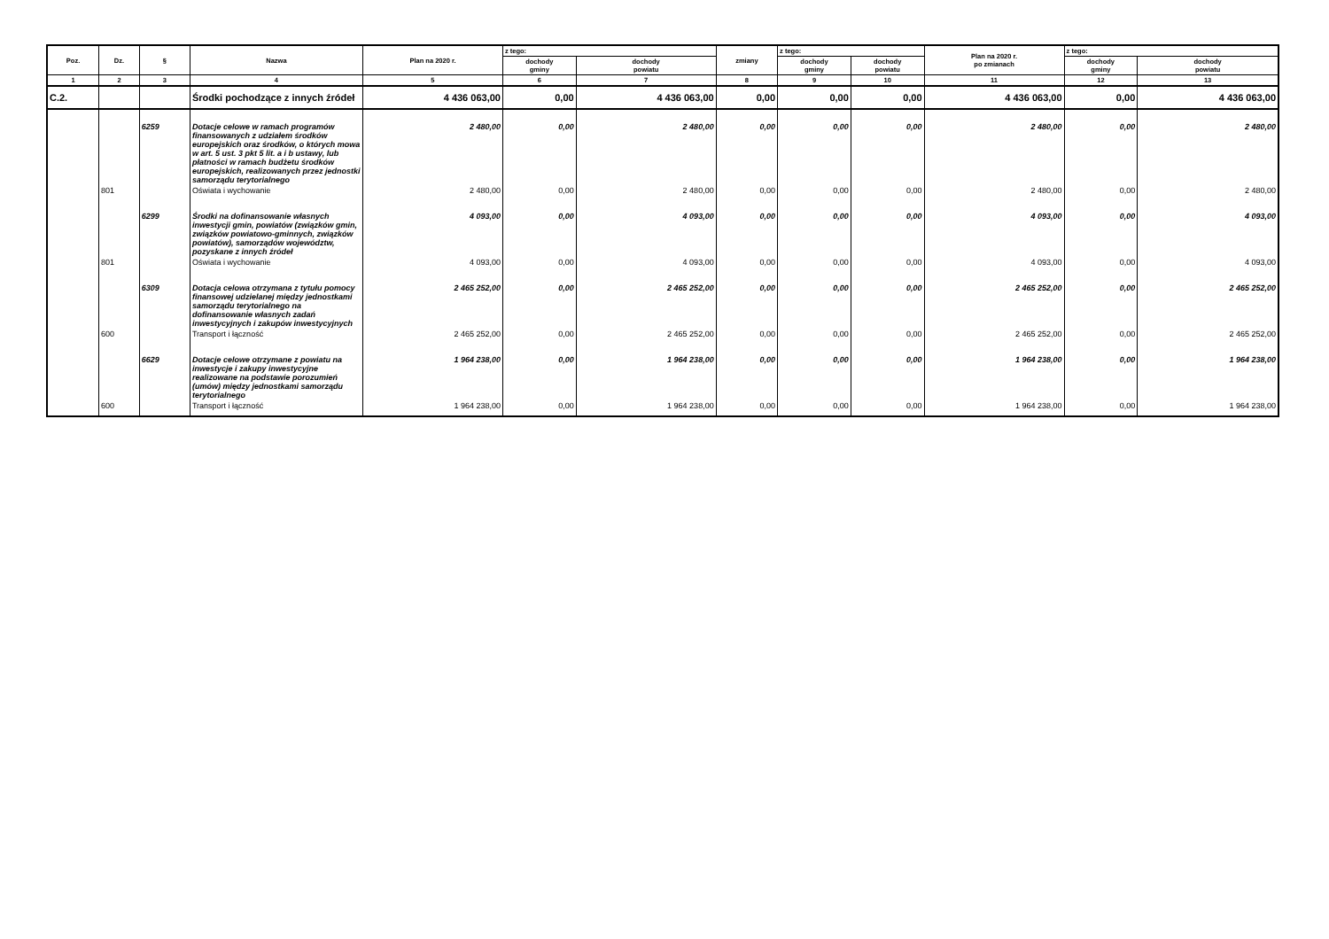| Poz. | Dz. | § | Nazwa | Plan na 2020 r. | z tego: | | zmiany | z tego: | | Plan na 2020 r. po zmianach | z tego: | |
| --- | --- | --- | --- | --- | --- | --- | --- | --- | --- | --- | --- | --- |
| | | | | | dochody gminy | dochody powiatu | | dochody gminy | dochody powiatu | | dochody gminy | dochody powiatu |
| 1 | 2 | 3 | 4 | 5 | 6 | 7 | 8 | 9 | 10 | 11 | 12 | 13 |
| C.2. | | | Środki pochodzące z innych źródeł | 4 436 063,00 | 0,00 | 4 436 063,00 | 0,00 | 0,00 | 0,00 | 4 436 063,00 | 0,00 | 4 436 063,00 |
| | | 6259 | Dotacje celowe w ramach programów finansowanych z udziałem środków europejskich oraz środków, o których mowa w art. 5 ust. 3 pkt 5 lit. a i b ustawy, lub płatności w ramach budżetu środków europejskich, realizowanych przez jednostki samorządu terytorialnego | 2 480,00 | 0,00 | 2 480,00 | 0,00 | 0,00 | 0,00 | 2 480,00 | 0,00 | 2 480,00 |
| | 801 | | Oświata i wychowanie | 2 480,00 | 0,00 | 2 480,00 | 0,00 | 0,00 | 0,00 | 2 480,00 | 0,00 | 2 480,00 |
| | | 6299 | Środki na dofinansowanie własnych inwestycji gmin, powiatów (związków gmin, związków powiatowo-gminnych, związków powiatów), samorządów województw, pozyskane z innych źródeł | 4 093,00 | 0,00 | 4 093,00 | 0,00 | 0,00 | 0,00 | 4 093,00 | 0,00 | 4 093,00 |
| | 801 | | Oświata i wychowanie | 4 093,00 | 0,00 | 4 093,00 | 0,00 | 0,00 | 0,00 | 4 093,00 | 0,00 | 4 093,00 |
| | | 6309 | Dotacja celowa otrzymana z tytułu pomocy finansowej udzielanej między jednostkami samorządu terytorialnego na dofinansowanie własnych zadań inwestycyjnych i zakupów inwestycyjnych | 2 465 252,00 | 0,00 | 2 465 252,00 | 0,00 | 0,00 | 0,00 | 2 465 252,00 | 0,00 | 2 465 252,00 |
| | 600 | | Transport i łączność | 2 465 252,00 | 0,00 | 2 465 252,00 | 0,00 | 0,00 | 0,00 | 2 465 252,00 | 0,00 | 2 465 252,00 |
| | | 6629 | Dotacje celowe otrzymane z powiatu na inwestycje i zakupy inwestycyjne realizowane na podstawie porozumień (umów) między jednostkami samorządu terytorialnego | 1 964 238,00 | 0,00 | 1 964 238,00 | 0,00 | 0,00 | 0,00 | 1 964 238,00 | 0,00 | 1 964 238,00 |
| | 600 | | Transport i łączność | 1 964 238,00 | 0,00 | 1 964 238,00 | 0,00 | 0,00 | 0,00 | 1 964 238,00 | 0,00 | 1 964 238,00 |